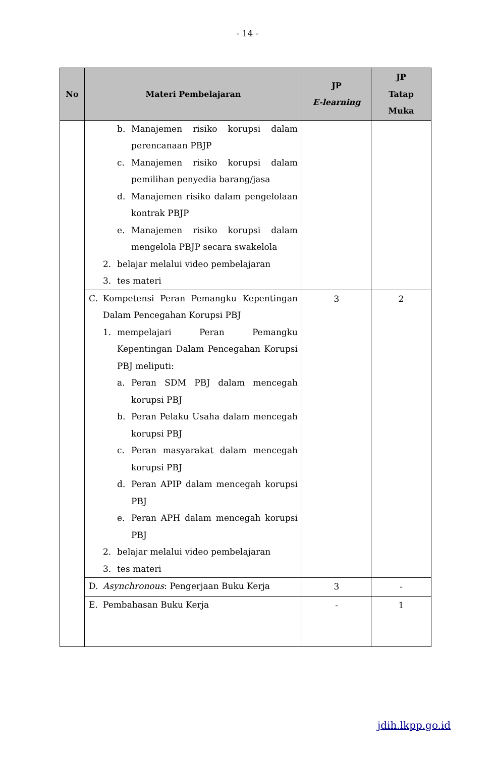- 14 -
| No | Materi Pembelajaran | JP E-learning | JP Tatap Muka |
| --- | --- | --- | --- |
| | b. Manajemen risiko korupsi dalam perencanaan PBJP c. Manajemen risiko korupsi dalam pemilihan penyedia barang/jasa d. Manajemen risiko dalam pengelolaan kontrak PBJP e. Manajemen risiko korupsi dalam mengelola PBJP secara swakelola 2. belajar melalui video pembelajaran 3. tes materi | | |
| | C. Kompetensi Peran Pemangku Kepentingan Dalam Pencegahan Korupsi PBJ 1. mempelajari Peran Pemangku Kepentingan Dalam Pencegahan Korupsi PBJ meliputi: a. Peran SDM PBJ dalam mencegah korupsi PBJ b. Peran Pelaku Usaha dalam mencegah korupsi PBJ c. Peran masyarakat dalam mencegah korupsi PBJ d. Peran APIP dalam mencegah korupsi PBJ e. Peran APH dalam mencegah korupsi PBJ 2. belajar melalui video pembelajaran 3. tes materi | 3 | 2 |
| | D. Asynchronous : Pengerjaan Buku Kerja | 3 | - |
| | E. Pembahasan Buku Kerja | - | 1 |
jdih.lkpp.go.id